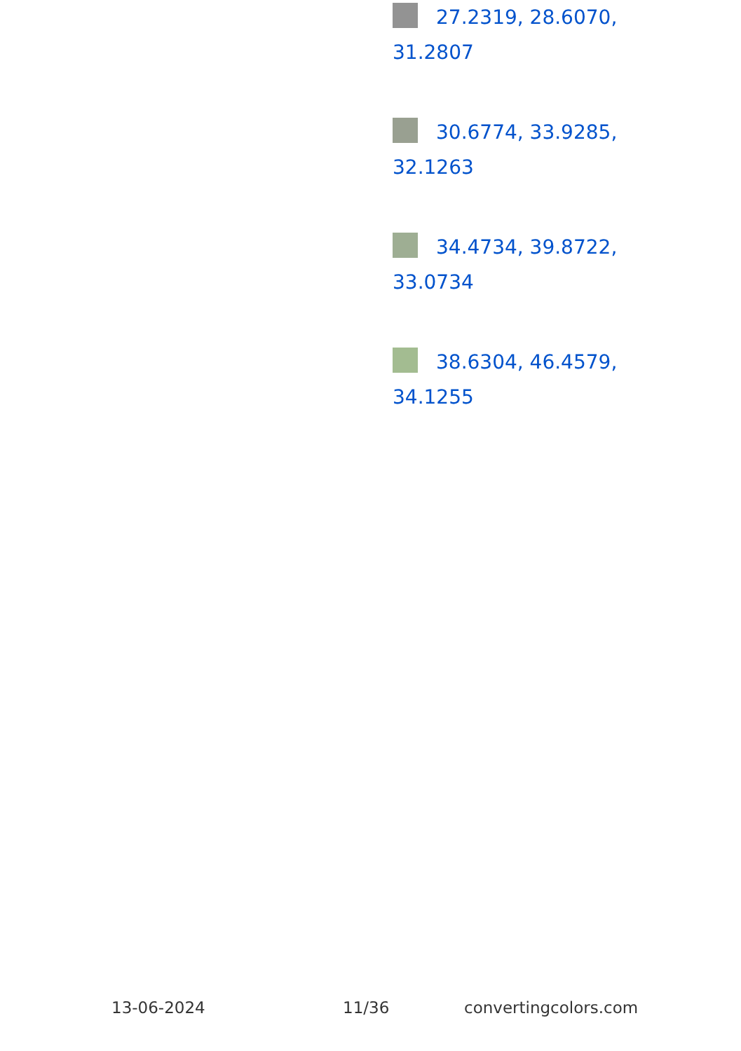27.2319, 28.6070, 31.2807
30.6774, 33.9285, 32.1263
34.4734, 39.8722, 33.0734
38.6304, 46.4579, 34.1255
13-06-2024 11/36 convertingcolors.com